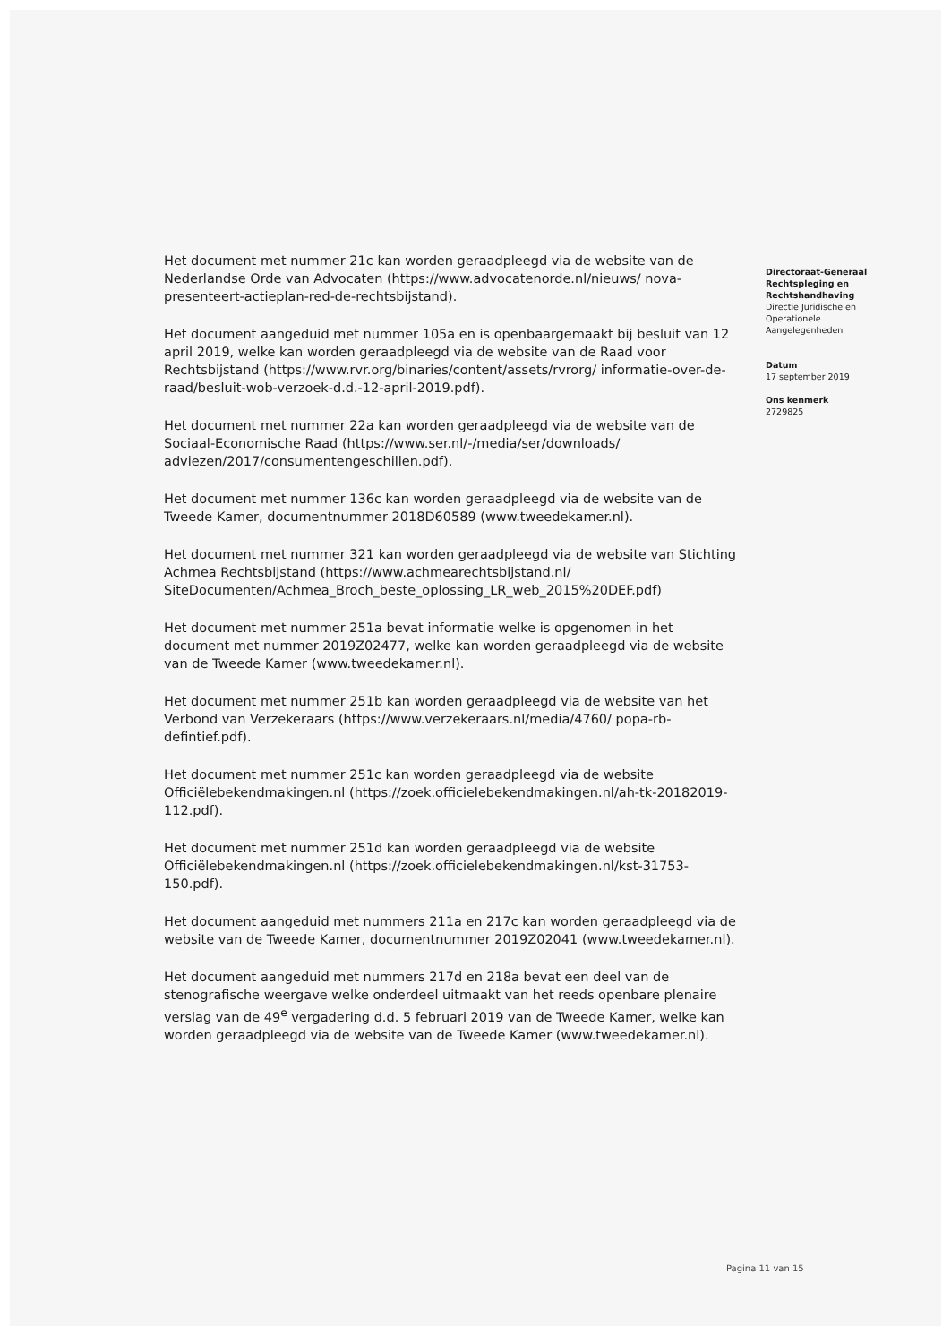Het document met nummer 21c kan worden geraadpleegd via de website van de Nederlandse Orde van Advocaten (https://www.advocatenorde.nl/nieuws/ nova-presenteert-actieplan-red-de-rechtsbijstand).
Het document aangeduid met nummer 105a en is openbaargemaakt bij besluit van 12 april 2019, welke kan worden geraadpleegd via de website van de Raad voor Rechtsbijstand (https://www.rvr.org/binaries/content/assets/rvrorg/ informatie-over-de-raad/besluit-wob-verzoek-d.d.-12-april-2019.pdf).
Het document met nummer 22a kan worden geraadpleegd via de website van de Sociaal-Economische Raad (https://www.ser.nl/-/media/ser/downloads/ adviezen/2017/consumentengeschillen.pdf).
Het document met nummer 136c kan worden geraadpleegd via de website van de Tweede Kamer, documentnummer 2018D60589 (www.tweedekamer.nl).
Het document met nummer 321 kan worden geraadpleegd via de website van Stichting Achmea Rechtsbijstand (https://www.achmearechtsbijstand.nl/ SiteDocumenten/Achmea_Broch_beste_oplossing_LR_web_2015%20DEF.pdf)
Het document met nummer 251a bevat informatie welke is opgenomen in het document met nummer 2019Z02477, welke kan worden geraadpleegd via de website van de Tweede Kamer (www.tweedekamer.nl).
Het document met nummer 251b kan worden geraadpleegd via de website van het Verbond van Verzekeraars (https://www.verzekeraars.nl/media/4760/ popa-rb-defintief.pdf).
Het document met nummer 251c kan worden geraadpleegd via de website Officiëlebekendmakingen.nl (https://zoek.officielebekendmakingen.nl/ah-tk-20182019-112.pdf).
Het document met nummer 251d kan worden geraadpleegd via de website Officiëlebekendmakingen.nl (https://zoek.officielebekendmakingen.nl/kst-31753-150.pdf).
Het document aangeduid met nummers 211a en 217c kan worden geraadpleegd via de website van de Tweede Kamer, documentnummer 2019Z02041 (www.tweedekamer.nl).
Het document aangeduid met nummers 217d en 218a bevat een deel van de stenografische weergave welke onderdeel uitmaakt van het reeds openbare plenaire verslag van de 49<sup>e</sup> vergadering d.d. 5 februari 2019 van de Tweede Kamer, welke kan worden geraadpleegd via de website van de Tweede Kamer (www.tweedekamer.nl).
Directoraat-Generaal Rechtspleging en Rechtshandhaving
Directie Juridische en Operationele Aangelegenheden
Datum
17 september 2019
Ons kenmerk
2729825
Pagina 11 van 15